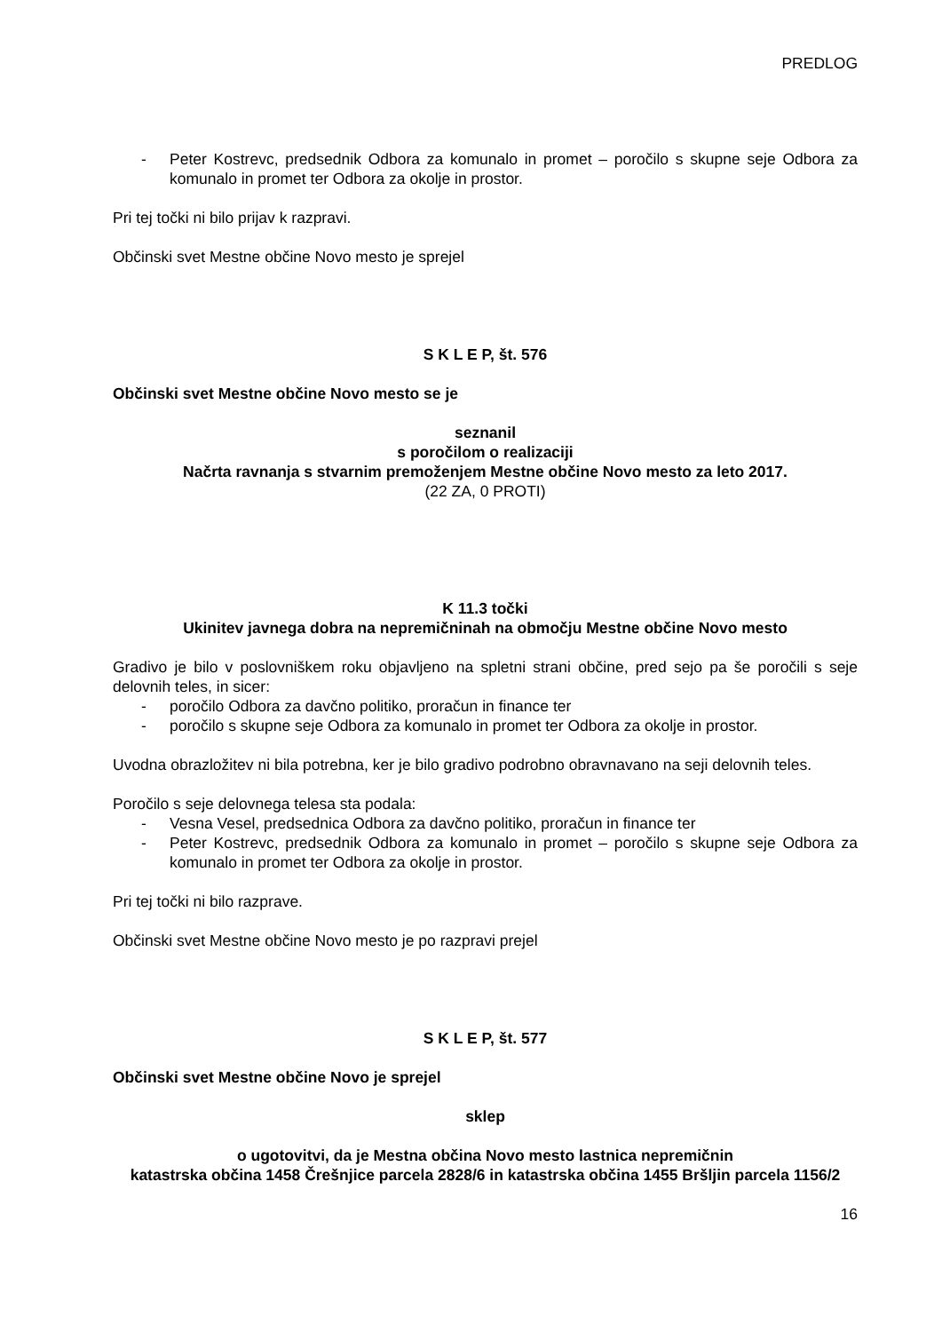PREDLOG
- Peter Kostrevc, predsednik Odbora za komunalo in promet – poročilo s skupne seje Odbora za komunalo in promet ter Odbora za okolje in prostor.
Pri tej točki ni bilo prijav k razpravi.
Občinski svet Mestne občine Novo mesto je sprejel
S K L E P, št. 576
Občinski svet Mestne občine Novo mesto se je
seznanil
s poročilom o realizaciji
Načrta ravnanja s stvarnim premoženjem Mestne občine Novo mesto za leto 2017.
(22 ZA, 0 PROTI)
K 11.3 točki
Ukinitev javnega dobra na nepremičninah na območju Mestne občine Novo mesto
Gradivo je bilo v poslovniškem roku objavljeno na spletni strani občine, pred sejo pa še poročili s seje delovnih teles, in sicer:
- poročilo Odbora za davčno politiko, proračun in finance ter
- poročilo s skupne seje Odbora za komunalo in promet ter Odbora za okolje in prostor.
Uvodna obrazložitev ni bila potrebna, ker je bilo gradivo podrobno obravnavano na seji delovnih teles.
Poročilo s seje delovnega telesa sta podala:
- Vesna Vesel, predsednica Odbora za davčno politiko, proračun in finance ter
- Peter Kostrevc, predsednik Odbora za komunalo in promet – poročilo s skupne seje Odbora za komunalo in promet ter Odbora za okolje in prostor.
Pri tej točki ni bilo razprave.
Občinski svet Mestne občine Novo mesto je po razpravi prejel
S K L E P, št. 577
Občinski svet Mestne občine Novo je sprejel
sklep
o ugotovitvi, da je Mestna občina Novo mesto lastnica nepremičnin
katastrska občina 1458 Črešnjice parcela 2828/6 in katastrska občina 1455 Bršljin parcela 1156/2
16